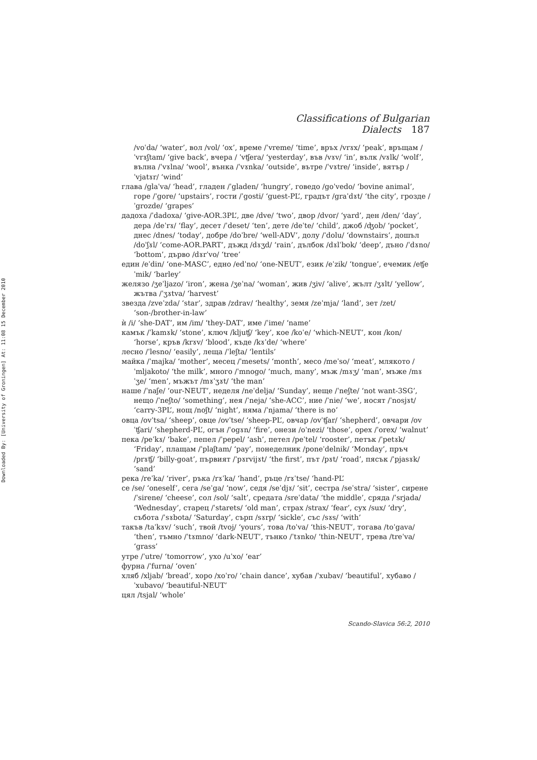Downloaded By: [University of Groningen] At: 11:08 15 December 2010
Classifications of Bulgarian Dialects 187
/voˈda/ ‘water’, вол /vol/ ‘ox’, време /ˈvreme/ ‘time’, връх /vrɤx/ ‘peak’, връщам /ˈvrɤʃtam/ ‘give back’, вчера / ˈvʧera/ ‘yesterday’, във /vɤv/ ‘in’, вълк /vɤlk/ ‘wolf’, вълна /ˈvɤlna/ ‘wool’, вънка /ˈvɤnka/ ‘outside’, вътре /ˈvɤtre/ ‘inside’, вятър /ˈvjatɤr/ ‘wind’
глава /glaˈva/ ‘head’, гладен /ˈgladen/ ‘hungry’, говедо /goˈvedo/ ‘bovine animal’, горе /ˈgore/ ‘upstairs’, гости /ˈgosti/ ‘guest-PL’, градът /graˈdɤt/ ‘the city’, грозде /ˈgrozde/ ‘grapes’
дадоха /ˈdadoxa/ ‘give-AOR.3PL’, две /dve/ ‘two’, двор /dvor/ ‘yard’, ден /den/ ‘day’, дера /deˈrɤ/ ‘flay’, десет /ˈdeset/ ‘ten’, дете /deˈte/ ‘child’, джоб /ʤob/ ‘pocket’, днес /dnes/ ‘today’, добре /doˈbre/ ‘well-ADV’, долу /ˈdolu/ ‘downstairs’, дошъл /doˈʃɤl/ ‘come-AOR.PART’, дъжд /dɤʒd/ ‘rain’, дълбок /dɤlˈbok/ ‘deep’, дъно /ˈdɤno/ ‘bottom’, дърво /dɤrˈvo/ ‘tree’
един /eˈdin/ ‘one-MASC’, едно /edˈno/ ‘one-NEUT’, език /eˈzik/ ‘tongue’, ечемик /eʧeˈmik/ ‘barley’
желязо /ʒeˈljazo/ ‘iron’, жена /ʒeˈna/ ‘woman’, жив /ʒiv/ ‘alive’, жълт /ʒɤlt/ ‘yellow’, жътва /ˈʒɤtva/ ‘harvest’
звезда /zveˈzda/ ‘star’, здрав /zdrav/ ‘healthy’, земя /zeˈmja/ ‘land’, зет /zet/ ‘son-/brother-in-law’
ѝ /i/ ‘she-DAT’, им /im/ ‘they-DAT’, име /ˈime/ ‘name’
камък /ˈkamɤk/ ‘stone’, ключ /kljuʧ/ ‘key’, кое /koˈe/ ‘which-NEUT’, кон /kon/ ‘horse’, кръв /krɤv/ ‘blood’, къде /kɤˈde/ ‘where’
лесно /ˈlesno/ ‘easily’, леща /ˈleʃta/ ‘lentils’
майка /ˈmajka/ ‘mother’, месец /ˈmesets/ ‘month’, месо /meˈso/ ‘meat’, млякото /ˈmljakoto/ ‘the milk’, много /ˈmnogo/ ‘much, many’, мъж /mɤʒ/ ‘man’, мъже /mɤˈʒe/ ‘men’, мъжът /mɤˈʒɤt/ ‘the man’
наше /ˈnaʃe/ ‘our-NEUT’, неделя /neˈdelja/ ‘Sunday’, неще /ˈneʃte/ ‘not want-3SG’, нещо /ˈneʃto/ ‘something’, нея /ˈneja/ ‘she-ACC’, ние /ˈnie/ ‘we’, носят /ˈnosjɤt/ ‘carry-3PL’, нощ /noʃt/ ‘night’, няма /ˈnjama/ ‘there is no’
овца /ovˈtsa/ ‘sheep’, овце /ovˈtse/ ‘sheep-PL’, овчар /ovˈʧar/ ‘shepherd’, овчари /ovˈʧari/ ‘shepherd-PL’, огън /ˈogɤn/ ‘fire’, онези /oˈnezi/ ‘those’, орех /ˈorex/ ‘walnut’
пека /peˈkɤ/ ‘bake’, пепел /ˈpepel/ ‘ash’, петел /peˈtel/ ‘rooster’, петък /ˈpetɤk/ ‘Friday’, плащам /ˈplaʃtam/ ‘pay’, понеделник /poneˈdelnik/ ‘Monday’, пръч /prɤʧ/ ‘billy-goat’, първият /ˈpɤrvijɤt/ ‘the first’, път /pɤt/ ‘road’, пясък /ˈpjasɤk/ ‘sand’
река /reˈka/ ‘river’, ръка /rɤˈka/ ‘hand’, ръце /rɤˈtse/ ‘hand-PL’
се /se/ ‘oneself’, сега /seˈga/ ‘now’, седя /seˈdjɤ/ ‘sit’, сестра /seˈstra/ ‘sister’, сирене /ˈsirene/ ‘cheese’, сол /sol/ ‘salt’, средата /sreˈdata/ ‘the middle’, сряда /ˈsrjada/ ‘Wednesday’, старец /ˈstarets/ ‘old man’, страх /strax/ ‘fear’, сух /sux/ ‘dry’, събота /ˈsɤbota/ ‘Saturday’, сърп /sɤrp/ ‘sickle’, със /sɤs/ ‘with’
такъв /taˈkɤv/ ‘such’, твой /tvoj/ ‘yours’, това /toˈva/ ‘this-NEUT’, тогава /toˈgava/ ‘then’, тъмно /ˈtɤmno/ ‘dark-NEUT’, тънко /ˈtɤnko/ ‘thin-NEUT’, трева /treˈva/ ‘grass’
утре /ˈutre/ ‘tomorrow’, ухо /uˈxo/ ‘ear’
фурна /ˈfurna/ ‘oven’
хляб /xljab/ ‘bread’, хоро /xoˈro/ ‘chain dance’, хубав /ˈxubav/ ‘beautiful’, хубаво /ˈxubavo/ ‘beautiful-NEUT’
цял /tsjal/ ‘whole’
Scando-Slavica 56:2, 2010